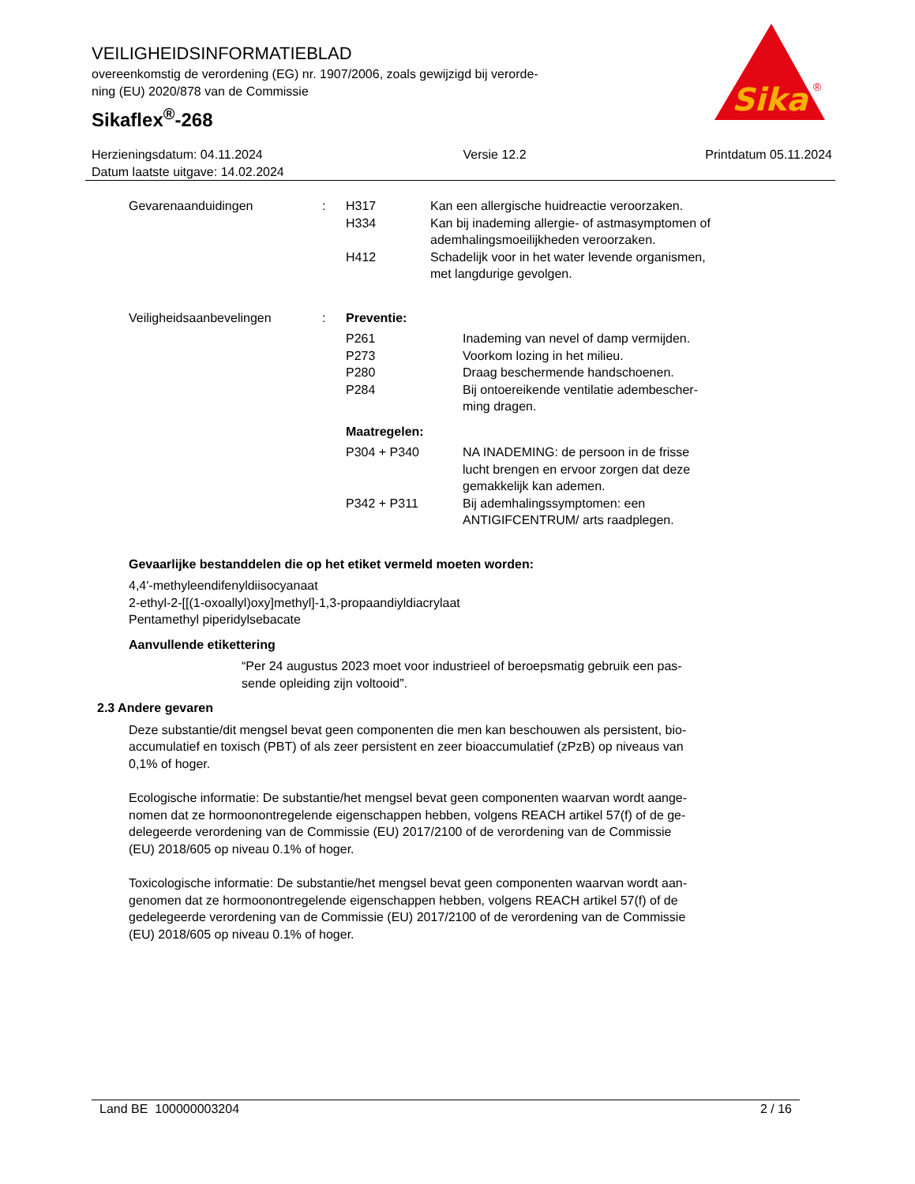VEILIGHEIDSINFORMATIEBLAD
overeenkomstig de verordening (EG) nr. 1907/2006, zoals gewijzigd bij verorde-
ning (EU) 2020/878 van de Commissie
Sikaflex<sup>®</sup>-268
Sika
®
Herzieningsdatum: 04.11.2024
Datum laatste uitgave: 14.02.2024
Versie 12.2 Printdatum 05.11.2024
Gevarenaanduidingen : H317 Kan een allergische huidreactie veroorzaken.
H334 Kan bij inademing allergie- of astmasymptomen of
ademhalingsmoeilijkheden veroorzaken.
H412 Schadelijk voor in het water levende organismen,
met langdurige gevolgen.
Veiligheidsaanbevelingen : Preventie:
P261 Inademing van nevel of damp vermijden.
P273 Voorkom lozing in het milieu.
P280 Draag beschermende handschoenen.
P284 Bij ontoereikende ventilatie adembescher-
ming dragen.
Maatregelen:
P304 + P340 NA INADEMING: de persoon in de frisse
lucht brengen en ervoor zorgen dat deze
gemakkelijk kan ademen.
P342 + P311 Bij ademhalingssymptomen: een
ANTIGIFCENTRUM/ arts raadplegen.
Gevaarlijke bestanddelen die op het etiket vermeld moeten worden:
4,4'-methyleendifenyldiisocyanaat
2-ethyl-2-[[(1-oxoallyl)oxy]methyl]-1,3-propaandiyldiacrylaat
Pentamethyl piperidylsebacate
Aanvullende etikettering
“Per 24 augustus 2023 moet voor industrieel of beroepsmatig gebruik een pas-
sende opleiding zijn voltooid”.
2.3 Andere gevaren
Deze substantie/dit mengsel bevat geen componenten die men kan beschouwen als persistent, bio-
accumulatief en toxisch (PBT) of als zeer persistent en zeer bioaccumulatief (zPzB) op niveaus van
0,1% of hoger.
Ecologische informatie: De substantie/het mengsel bevat geen componenten waarvan wordt aange-
nomen dat ze hormoonontregelende eigenschappen hebben, volgens REACH artikel 57(f) of de ge-
delegeerde verordening van de Commissie (EU) 2017/2100 of de verordening van de Commissie
(EU) 2018/605 op niveau 0.1% of hoger.
Toxicologische informatie: De substantie/het mengsel bevat geen componenten waarvan wordt aan-
genomen dat ze hormoonontregelende eigenschappen hebben, volgens REACH artikel 57(f) of de
gedelegeerde verordening van de Commissie (EU) 2017/2100 of de verordening van de Commissie
(EU) 2018/605 op niveau 0.1% of hoger.
Land BE 100000003204 2 / 16